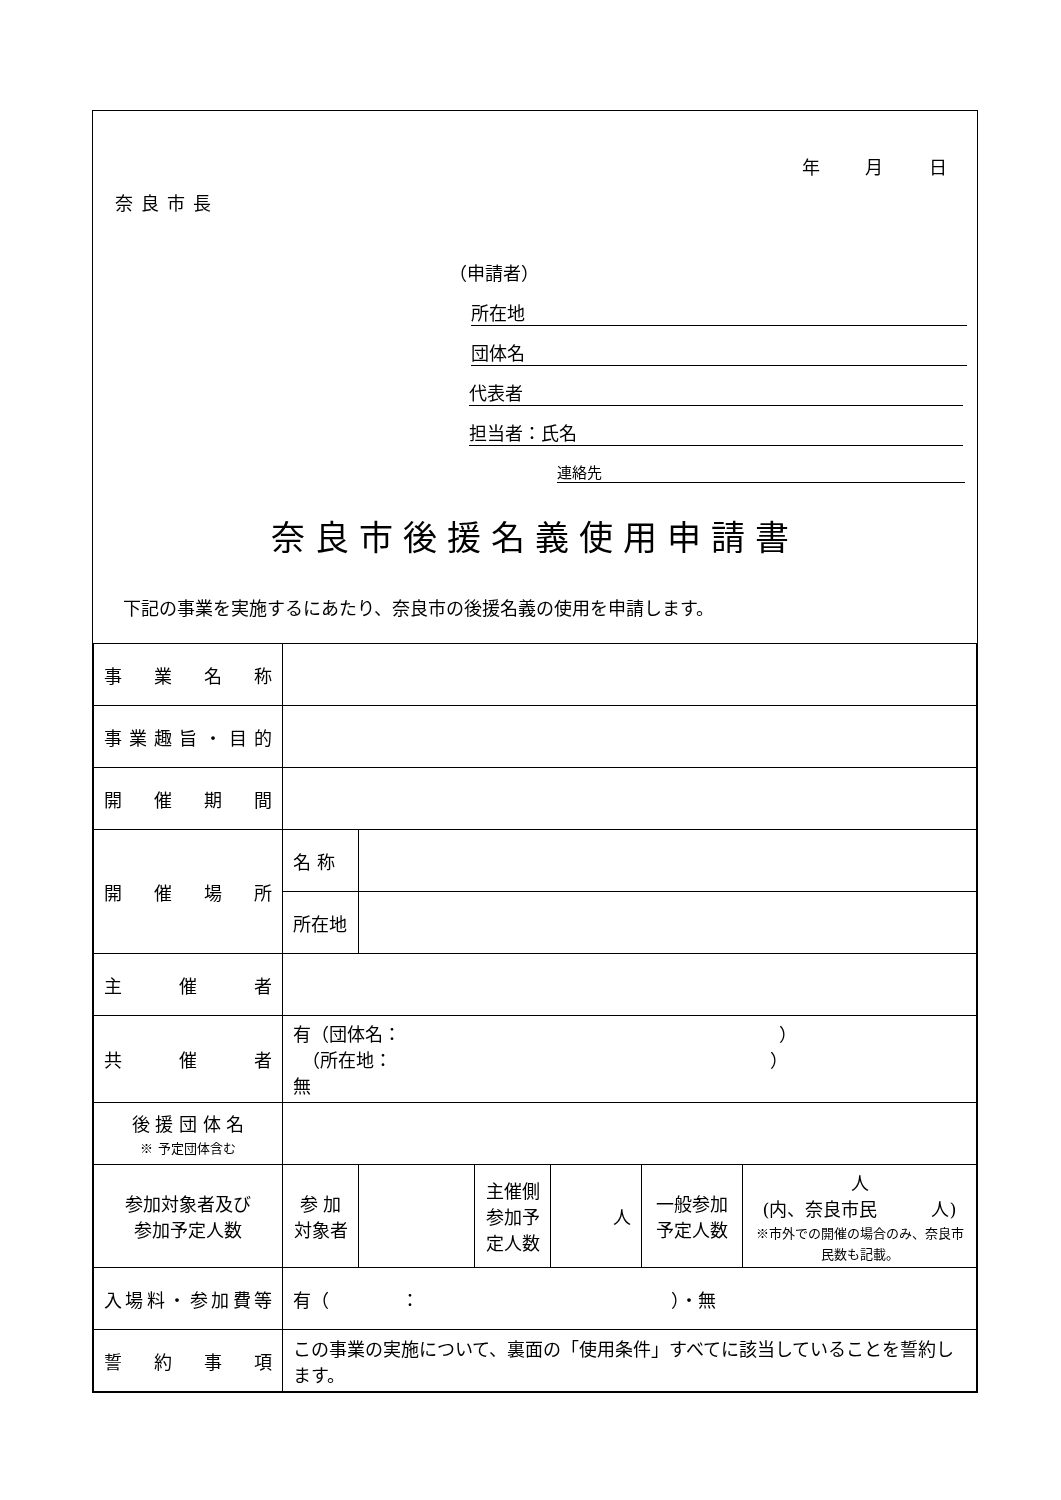年 月 日
奈良市長
（申請者）
所在地
団体名
代表者
担当者：氏名
連絡先
奈良市後援名義使用申請書
下記の事業を実施するにあたり、奈良市の後援名義の使用を申請します。
| 事業名称 | | | | | | |
| 事業趣旨・目的 | | | | | | |
| 開催期間 | | | | | | |
| 開催場所 | 名 称 | | | | | |
| | 所在地 | | | | | |
| 主催者 | | | | | | |
| 共催者 | 有（団体名： ） （所在地： ） 無 | | | | | |
| 後 援 団 体 名 ※ 予定団体含む | | | | | | |
| 参加対象者及び 参加予定人数 | 参 加 対象者 | | 主催側 参加予 定人数 | 人 | 一般参加 予定人数 | 人 (内、奈良市民 人) ※市外での開催の場合のみ、奈良市民数も記載。 |
| 入場料・参加費等 | 有（ ： ）・無 | | | | | |
| 誓約事項 | この事業の実施について、裏面の「使用条件」すべてに該当していることを誓約します。 | | | | | |